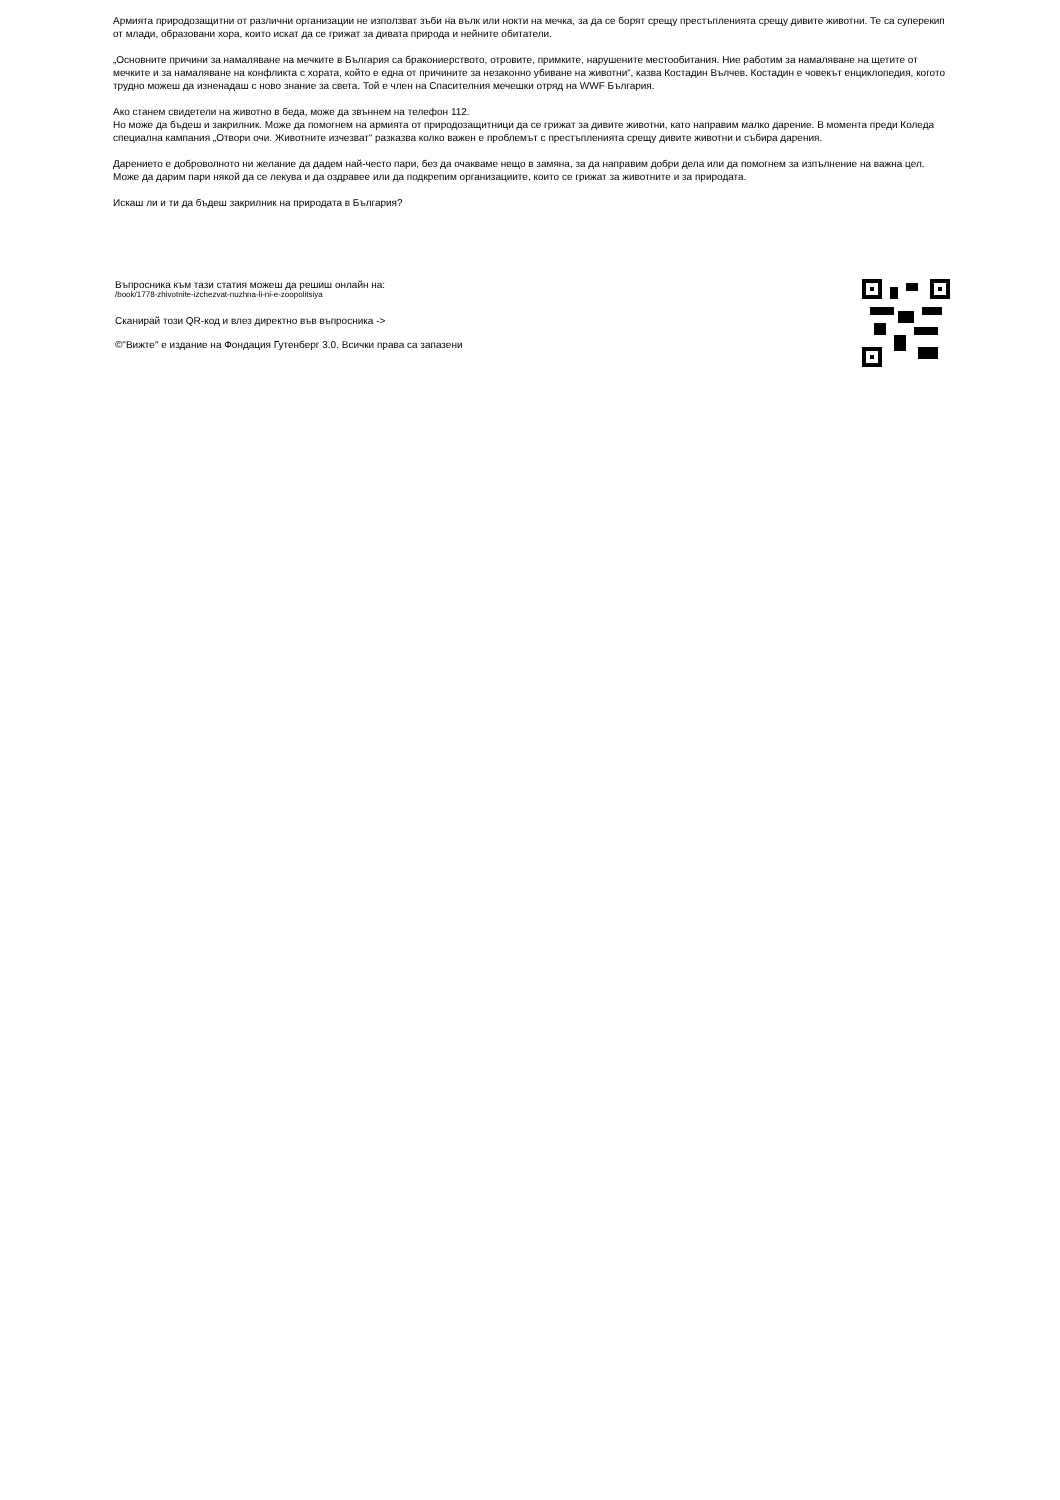Армията природозащитни от различни организации не използват зъби на вълк или нокти на мечка, за да се борят срещу престъпленията срещу дивите животни. Те са суперекип от млади, образовани хора, които искат да се грижат за дивата природа и нейните обитатели.
„Основните причини за намаляване на мечките в България са бракониерството, отровите, примките, нарушените местообитания. Ние работим за намаляване на щетите от мечките и за намаляване на конфликта с хората, който е една от причините за незаконно убиване на животни“, казва Костадин Вълчев. Костадин е човекът енциклопедия, когото трудно можеш да изненадаш с ново знание за света. Той е член на Спасителния мечешки отряд на WWF България.
Ако станем свидетели на животно в беда, може да звъннем на телефон 112.
Но може да бъдеш и закрилник. Може да помогнем на армията от природозащитници да се грижат за дивите животни, като направим малко дарение. В момента преди Коледа специална кампания „Отвори очи. Животните изчезват“ разказва колко важен е проблемът с престъпленията срещу дивите животни и събира дарения.
Дарението е доброволното ни желание да дадем най-често пари, без да очакваме нещо в замяна, за да направим добри дела или да помогнем за изпълнение на важна цел. Може да дарим пари някой да се лекува и да оздравее или да подкрепим организациите, които се грижат за животните и за природата.
Искаш ли и ти да бъдеш закрилник на природата в България?
Въпросника към тази статия можеш да решиш онлайн на:
/book/1778-zhivotnite-izchezvat-nuzhna-li-ni-e-zoopolitsiya
Сканирай този QR-код и влез директно във въпросника ->
©"Вижте" е издание на Фондация Гутенберг 3.0. Всички права са запазени